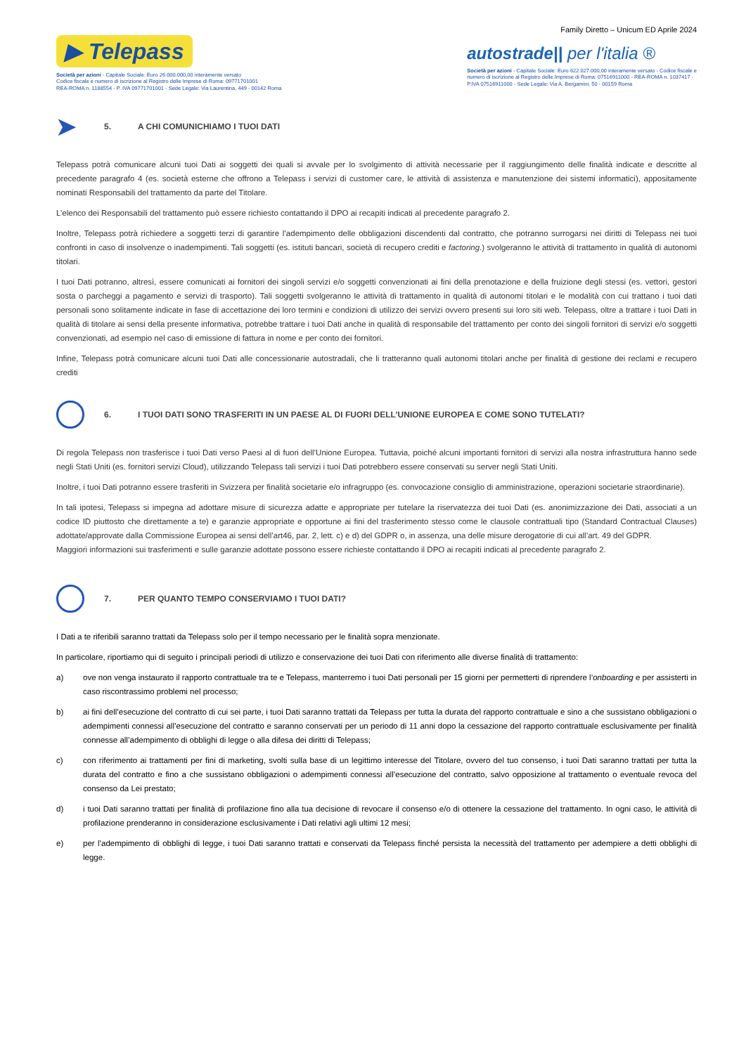Family Diretto – Unicum ED Aprile 2024
▶ Telepass
Società per azioni - Capitale Sociale: Euro 26.000.000,00 interamente versato
Codice fiscale e numero di iscrizione al Registro delle Imprese di Roma: 09771701001
REA-ROMA n. 1188554 - P. IVA 09771701001 - Sede Legale: Via Laurentina, 449 - 00142 Roma
autostrade|| per l'italia ®
Società per azioni - Capitale Sociale: Euro 622.027.000,00 interamente versato - Codice fiscale e
numero di iscrizione al Registro delle Imprese di Roma: 07516911000 - REA-ROMA n. 1037417 -
P.IVA 07516911000 - Sede Legale: Via A. Bergamini, 50 - 00159 Roma
➤ 5. A CHI COMUNICHIAMO I TUOI DATI
Telepass potrà comunicare alcuni tuoi Dati ai soggetti dei quali si avvale per lo svolgimento di attività necessarie per il raggiungimento delle finalità indicate e descritte al precedente paragrafo 4 (es. società esterne che offrono a Telepass i servizi di customer care, le attività di assistenza e manutenzione dei sistemi informatici), appositamente nominati Responsabili del trattamento da parte del Titolare.
L’elenco dei Responsabili del trattamento può essere richiesto contattando il DPO ai recapiti indicati al precedente paragrafo 2.
Inoltre, Telepass potrà richiedere a soggetti terzi di garantire l’adempimento delle obbligazioni discendenti dal contratto, che potranno surrogarsi nei diritti di Telepass nei tuoi confronti in caso di insolvenze o inadempimenti. Tali soggetti (es. istituti bancari, società di recupero crediti e factoring.) svolgeranno le attività di trattamento in qualità di autonomi titolari.
I tuoi Dati potranno, altresì, essere comunicati ai fornitori dei singoli servizi e/o soggetti convenzionati ai fini della prenotazione e della fruizione degli stessi (es. vettori, gestori sosta o parcheggi a pagamento e servizi di trasporto). Tali soggetti svolgeranno le attività di trattamento in qualità di autonomi titolari e le modalità con cui trattano i tuoi dati personali sono solitamente indicate in fase di accettazione dei loro termini e condizioni di utilizzo dei servizi ovvero presenti sui loro siti web. Telepass, oltre a trattare i tuoi Dati in qualità di titolare ai sensi della presente informativa, potrebbe trattare i tuoi Dati anche in qualità di responsabile del trattamento per conto dei singoli fornitori di servizi e/o soggetti convenzionati, ad esempio nel caso di emissione di fattura in nome e per conto dei fornitori.
Infine, Telepass potrà comunicare alcuni tuoi Dati alle concessionarie autostradali, che li tratteranno quali autonomi titolari anche per finalità di gestione dei reclami e recupero crediti
6. I TUOI DATI SONO TRASFERITI IN UN PAESE AL DI FUORI DELL’UNIONE EUROPEA E COME SONO TUTELATI?
Di regola Telepass non trasferisce i tuoi Dati verso Paesi al di fuori dell’Unione Europea. Tuttavia, poiché alcuni importanti fornitori di servizi alla nostra infrastruttura hanno sede negli Stati Uniti (es. fornitori servizi Cloud), utilizzando Telepass tali servizi i tuoi Dati potrebbero essere conservati su server negli Stati Uniti.
Inoltre, i tuoi Dati potranno essere trasferiti in Svizzera per finalità societarie e/o infragruppo (es. convocazione consiglio di amministrazione, operazioni societarie straordinarie).
In tali ipotesi, Telepass si impegna ad adottare misure di sicurezza adatte e appropriate per tutelare la riservatezza dei tuoi Dati (es. anonimizzazione dei Dati, associati a un codice ID piuttosto che direttamente a te) e garanzie appropriate e opportune ai fini del trasferimento stesso come le clausole contrattuali tipo (Standard Contractual Clauses) adottate/approvate dalla Commissione Europea ai sensi dell’art46, par. 2, lett. c) e d) del GDPR o, in assenza, una delle misure derogatorie di cui all’art. 49 del GDPR.
Maggiori informazioni sui trasferimenti e sulle garanzie adottate possono essere richieste contattando il DPO ai recapiti indicati al precedente paragrafo 2.
7. PER QUANTO TEMPO CONSERVIAMO I TUOI DATI?
I Dati a te riferibili saranno trattati da Telepass solo per il tempo necessario per le finalità sopra menzionate.
In particolare, riportiamo qui di seguito i principali periodi di utilizzo e conservazione dei tuoi Dati con riferimento alle diverse finalità di trattamento:
a) ove non venga instaurato il rapporto contrattuale tra te e Telepass, manterremo i tuoi Dati personali per 15 giorni per permetterti di riprendere l’onboarding e per assisterti in caso riscontrassimo problemi nel processo;
b) ai fini dell’esecuzione del contratto di cui sei parte, i tuoi Dati saranno trattati da Telepass per tutta la durata del rapporto contrattuale e sino a che sussistano obbligazioni o adempimenti connessi all’esecuzione del contratto e saranno conservati per un periodo di 11 anni dopo la cessazione del rapporto contrattuale esclusivamente per finalità connesse all’adempimento di obblighi di legge o alla difesa dei diritti di Telepass;
c) con riferimento ai trattamenti per fini di marketing, svolti sulla base di un legittimo interesse del Titolare, ovvero del tuo consenso, i tuoi Dati saranno trattati per tutta la durata del contratto e fino a che sussistano obbligazioni o adempimenti connessi all’esecuzione del contratto, salvo opposizione al trattamento o eventuale revoca del consenso da Lei prestato;
d) i tuoi Dati saranno trattati per finalità di profilazione fino alla tua decisione di revocare il consenso e/o di ottenere la cessazione del trattamento. In ogni caso, le attività di profilazione prenderanno in considerazione esclusivamente i Dati relativi agli ultimi 12 mesi;
e) per l’adempimento di obblighi di legge, i tuoi Dati saranno trattati e conservati da Telepass finché persista la necessità del trattamento per adempiere a detti obblighi di legge.